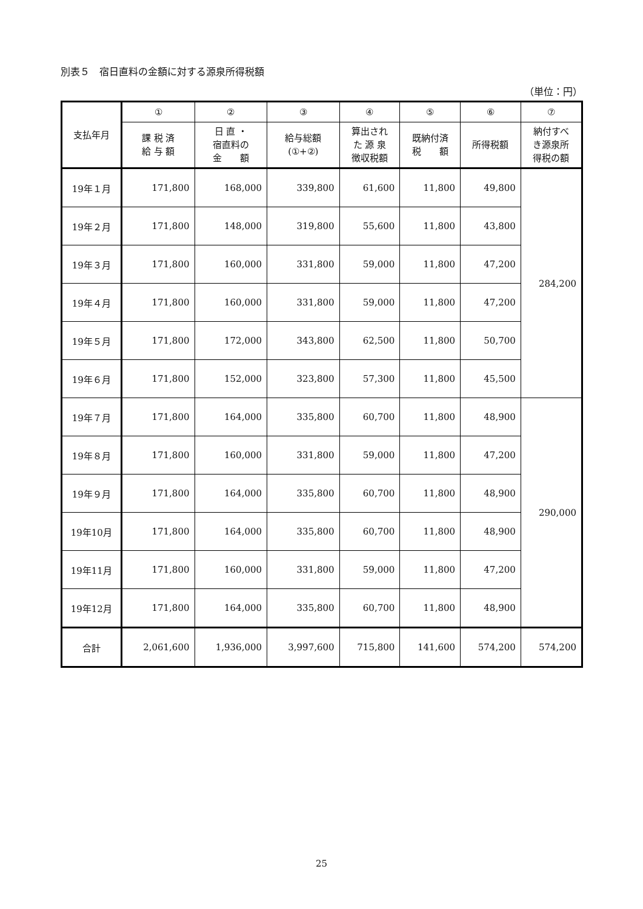別表５　宿日直料の金額に対する源泉所得税額
（単位：円）
| 支払年月 | ① | ② | ③ | ④ | ⑤ | ⑥ | ⑦ |
| --- | --- | --- | --- | --- | --- | --- | --- |
| | 課 税 済 給 与 額 | 日 直 ・ 宿直料の 金 額 | 給与総額 (①+②) | 算出され た 源 泉 徴収税額 | 既納付済 税 額 | 所得税額 | 納付すべ き源泉所 得税の額 |
| 19年１月 | 171,800 | 168,000 | 339,800 | 61,600 | 11,800 | 49,800 | 284,200 |
| 19年２月 | 171,800 | 148,000 | 319,800 | 55,600 | 11,800 | 43,800 | |
| 19年３月 | 171,800 | 160,000 | 331,800 | 59,000 | 11,800 | 47,200 | |
| 19年４月 | 171,800 | 160,000 | 331,800 | 59,000 | 11,800 | 47,200 | |
| 19年５月 | 171,800 | 172,000 | 343,800 | 62,500 | 11,800 | 50,700 | |
| 19年６月 | 171,800 | 152,000 | 323,800 | 57,300 | 11,800 | 45,500 | |
| 19年７月 | 171,800 | 164,000 | 335,800 | 60,700 | 11,800 | 48,900 | 290,000 |
| 19年８月 | 171,800 | 160,000 | 331,800 | 59,000 | 11,800 | 47,200 | |
| 19年９月 | 171,800 | 164,000 | 335,800 | 60,700 | 11,800 | 48,900 | |
| 19年10月 | 171,800 | 164,000 | 335,800 | 60,700 | 11,800 | 48,900 | |
| 19年11月 | 171,800 | 160,000 | 331,800 | 59,000 | 11,800 | 47,200 | |
| 19年12月 | 171,800 | 164,000 | 335,800 | 60,700 | 11,800 | 48,900 | |
| 合計 | 2,061,600 | 1,936,000 | 3,997,600 | 715,800 | 141,600 | 574,200 | 574,200 |
25